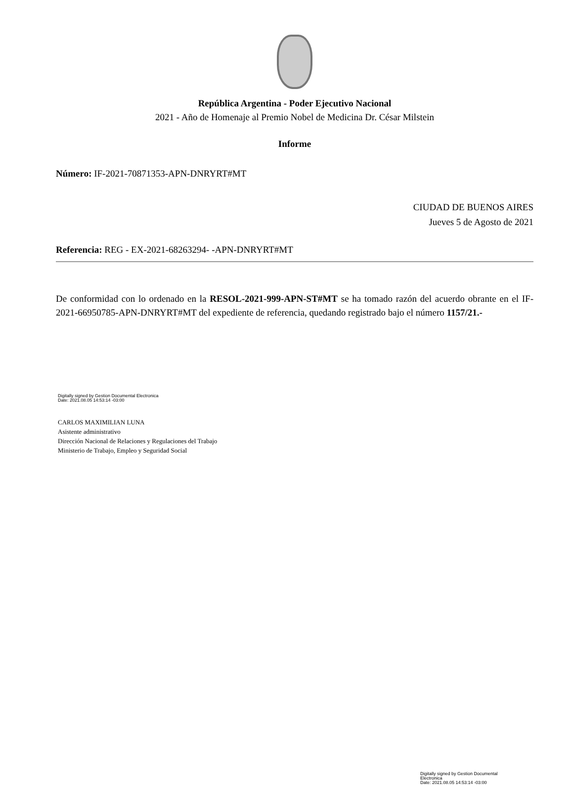República Argentina - Poder Ejecutivo Nacional
2021 - Año de Homenaje al Premio Nobel de Medicina Dr. César Milstein
Informe
Número: IF-2021-70871353-APN-DNRYRT#MT
CIUDAD DE BUENOS AIRES
Jueves 5 de Agosto de 2021
Referencia: REG - EX-2021-68263294- -APN-DNRYRT#MT
De conformidad con lo ordenado en la RESOL-2021-999-APN-ST#MT se ha tomado razón del acuerdo obrante en el IF-2021-66950785-APN-DNRYRT#MT del expediente de referencia, quedando registrado bajo el número 1157/21.-
Digitally signed by Gestion Documental Electronica
Date: 2021.08.05 14:53:14 -03:00
CARLOS MAXIMILIAN LUNA
Asistente administrativo
Dirección Nacional de Relaciones y Regulaciones del Trabajo
Ministerio de Trabajo, Empleo y Seguridad Social
Digitally signed by Gestion Documental Electronica
Date: 2021.08.05 14:53:14 -03:00